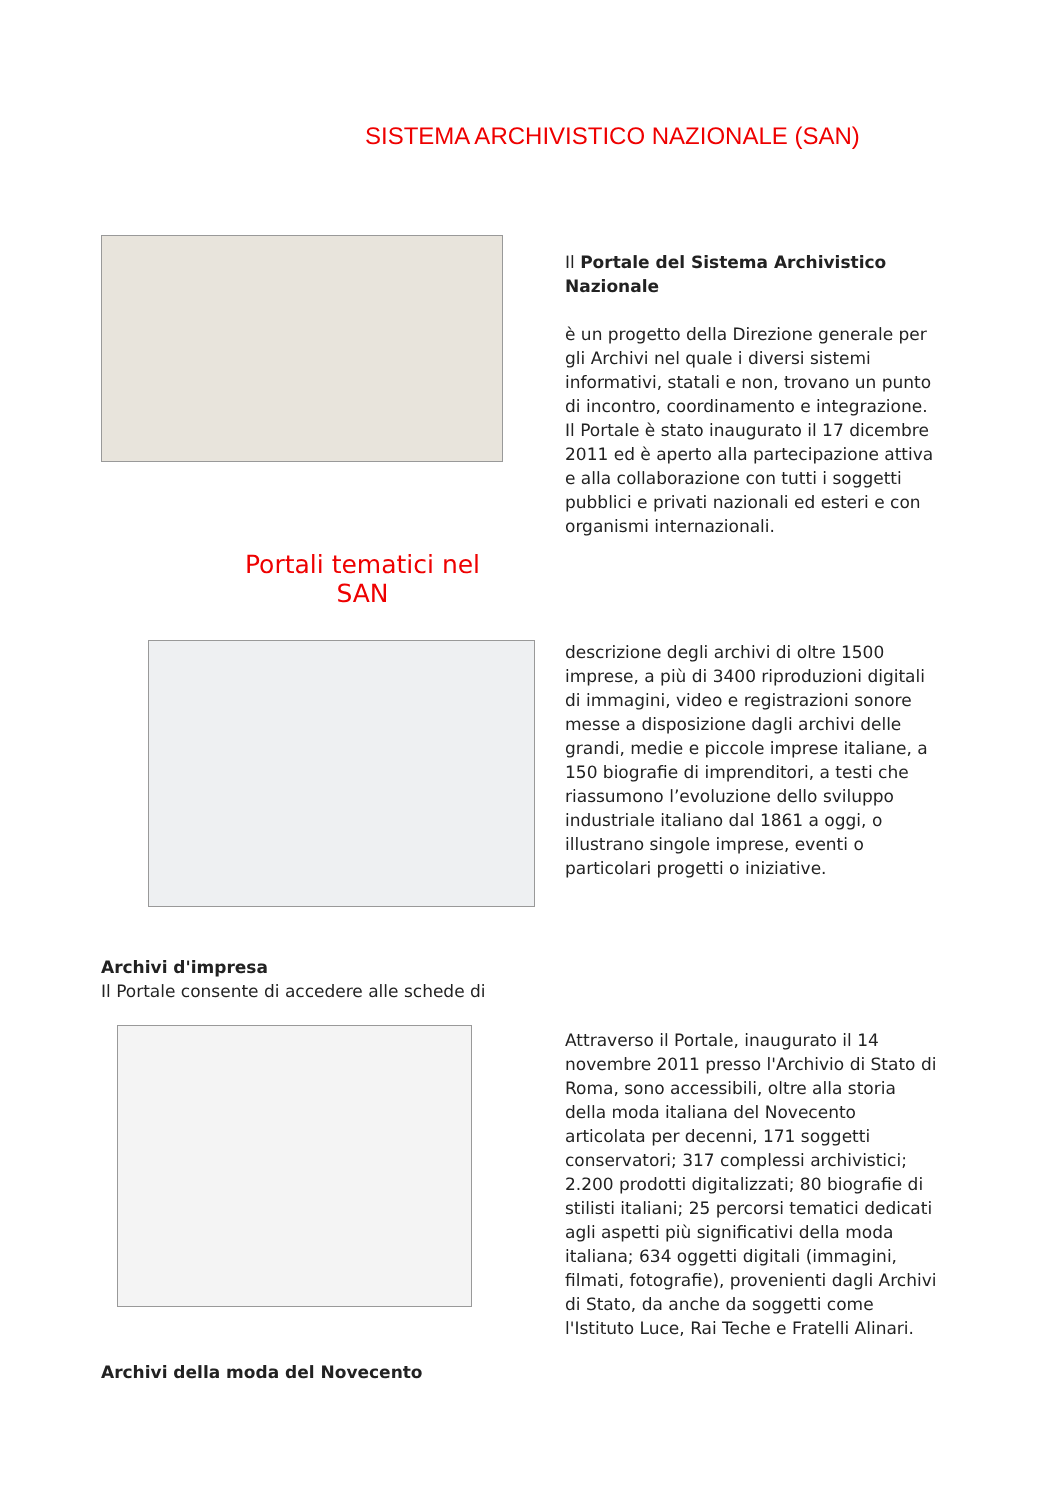SISTEMA ARCHIVISTICO NAZIONALE (SAN)
Il Portale del Sistema Archivistico Nazionale
è un progetto della Direzione generale per gli Archivi nel quale i diversi sistemi informativi, statali e non, trovano un punto di incontro, coordinamento e integrazione.
Il Portale è stato inaugurato il 17 dicembre 2011 ed è aperto alla partecipazione attiva e alla collaborazione con tutti i soggetti pubblici e privati nazionali ed esteri e con organismi internazionali.
Portali tematici nel SAN
descrizione degli archivi di oltre 1500 imprese, a più di 3400 riproduzioni digitali di immagini, video e registrazioni sonore messe a disposizione dagli archivi delle grandi, medie e piccole imprese italiane, a 150 biografie di imprenditori, a testi che riassumono l’evoluzione dello sviluppo industriale italiano dal 1861 a oggi, o illustrano singole imprese, eventi o particolari progetti o iniziative.
Archivi d'impresa
Il Portale consente di accedere alle schede di
Attraverso il Portale, inaugurato il 14 novembre 2011 presso l'Archivio di Stato di Roma, sono accessibili, oltre alla storia della moda italiana del Novecento articolata per decenni, 171 soggetti conservatori; 317 complessi archivistici; 2.200 prodotti digitalizzati; 80 biografie di stilisti italiani; 25 percorsi tematici dedicati agli aspetti più significativi della moda italiana; 634 oggetti digitali (immagini, filmati, fotografie), provenienti dagli Archivi di Stato, da anche da soggetti come l'Istituto Luce, Rai Teche e Fratelli Alinari.
Archivi della moda del Novecento